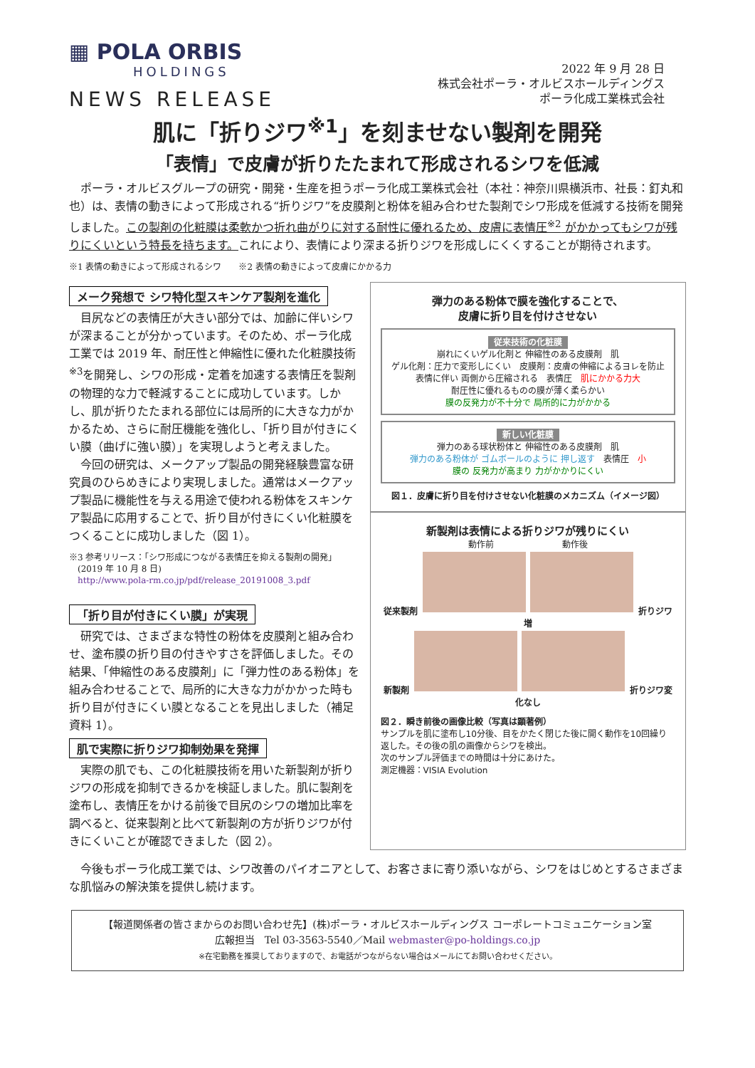▦ POLA ORBIS
HOLDINGS
NEWS RELEASE
2022 年 9 月 28 日
株式会社ポーラ・オルビスホールディングス
ポーラ化成工業株式会社
肌に「折りジワ<sup>※1</sup>」を刻ませない製剤を開発
「表情」で皮膚が折りたたまれて形成されるシワを低減
ポーラ・オルビスグループの研究・開発・生産を担うポーラ化成工業株式会社（本社：神奈川県横浜市、社長：釘丸和也）は、表情の動きによって形成される“折りジワ”を皮膜剤と粉体を組み合わせた製剤でシワ形成を低減する技術を開発しました。この製剤の化粧膜は柔軟かつ折れ曲がりに対する耐性に優れるため、皮膚に表情圧<sup>※2</sup> がかかってもシワが残りにくいという特長を持ちます。これにより、表情により深まる折りジワを形成しにくくすることが期待されます。
※1 表情の動きによって形成されるシワ　　※2 表情の動きによって皮膚にかかる力
メーク発想で シワ特化型スキンケア製剤を進化
目尻などの表情圧が大きい部分では、加齢に伴いシワが深まることが分かっています。そのため、ポーラ化成工業では 2019 年、耐圧性と伸縮性に優れた化粧膜技術<sup>※3</sup>を開発し、シワの形成・定着を加速する表情圧を製剤の物理的な力で軽減することに成功しています。しかし、肌が折りたたまれる部位には局所的に大きな力がかかるため、さらに耐圧機能を強化し、「折り目が付きにくい膜（曲げに強い膜）」を実現しようと考えました。
今回の研究は、メークアップ製品の開発経験豊富な研究員のひらめきにより実現しました。通常はメークアップ製品に機能性を与える用途で使われる粉体をスキンケア製品に応用することで、折り目が付きにくい化粧膜をつくることに成功しました（図 1）。
※3 参考リリース：「シワ形成につながる表情圧を抑える製剤の開発」
　(2019 年 10 月 8 日)
　http://www.pola-rm.co.jp/pdf/release_20191008_3.pdf
「折り目が付きにくい膜」が実現
研究では、さまざまな特性の粉体を皮膜剤と組み合わせ、塗布膜の折り目の付きやすさを評価しました。その結果、「伸縮性のある皮膜剤」に「弾力性のある粉体」を組み合わせることで、局所的に大きな力がかかった時も折り目が付きにくい膜となることを見出しました（補足資料 1）。
肌で実際に折りジワ抑制効果を発揮
実際の肌でも、この化粧膜技術を用いた新製剤が折りジワの形成を抑制できるかを検証しました。肌に製剤を塗布し、表情圧をかける前後で目尻のシワの増加比率を調べると、従来製剤と比べて新製剤の方が折りジワが付きにくいことが確認できました（図 2）。
弾力のある粉体で膜を強化することで、
皮膚に折り目を付けさせない
従来技術の化粧膜
崩れにくいゲル化剤と 伸縮性のある皮膜剤　肌
ゲル化剤：圧力で変形しにくい　皮膜剤：皮膚の伸縮によるヨレを防止
表情に伴い 両側から圧縮される　表情圧　肌にかかる力大
耐圧性に優れるものの膜が薄く柔らかい
膜の反発力が不十分で 局所的に力がかかる
新しい化粧膜
弾力のある球状粉体と 伸縮性のある皮膜剤　肌
弾力のある粉体が ゴムボールのように 押し返す　表情圧　小
膜の 反発力が高まり 力がかかりにくい
図１．皮膚に折り目を付けさせない化粧膜のメカニズム（イメージ図）
新製剤は表情による折りジワが残りにくい
動作前　　　　　　　　動作後
従来製剤 折りジワ増
新製剤 折りジワ変化なし
図２．瞬き前後の画像比較（写真は顕著例）
サンプルを肌に塗布し10分後、目をかたく閉じた後に開く動作を10回繰り返した。その後の肌の画像からシワを検出。
次のサンプル評価までの時間は十分にあけた。
測定機器：VISIA Evolution
今後もポーラ化成工業では、シワ改善のパイオニアとして、お客さまに寄り添いながら、シワをはじめとするさまざまな肌悩みの解決策を提供し続けます。
【報道関係者の皆さまからのお問い合わせ先】(株)ポーラ・オルビスホールディングス コーポレートコミュニケーション室
広報担当　Tel 03-3563-5540／Mail webmaster@po-holdings.co.jp
※在宅勤務を推奨しておりますので、お電話がつながらない場合はメールにてお問い合わせください。